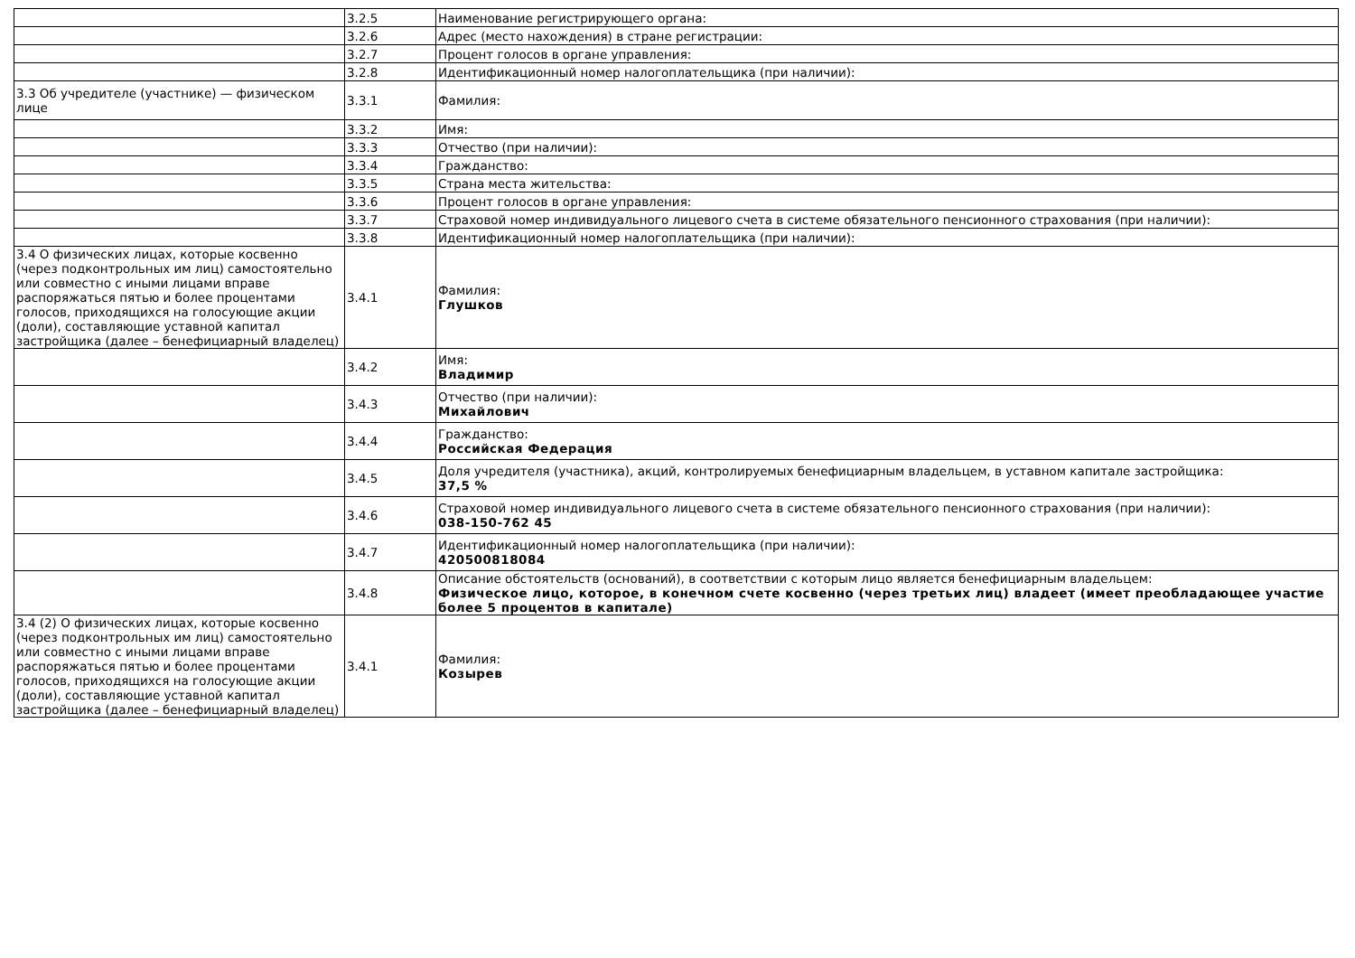| | 3.2.5 | Наименование регистрирующего органа: |
| | 3.2.6 | Адрес (место нахождения) в стране регистрации: |
| | 3.2.7 | Процент голосов в органе управления: |
| | 3.2.8 | Идентификационный номер налогоплательщика (при наличии): |
| 3.3 Об учредителе (участнике) — физическом лице | 3.3.1 | Фамилия: |
| | 3.3.2 | Имя: |
| | 3.3.3 | Отчество (при наличии): |
| | 3.3.4 | Гражданство: |
| | 3.3.5 | Страна места жительства: |
| | 3.3.6 | Процент голосов в органе управления: |
| | 3.3.7 | Страховой номер индивидуального лицевого счета в системе обязательного пенсионного страхования (при наличии): |
| | 3.3.8 | Идентификационный номер налогоплательщика (при наличии): |
| 3.4 О физических лицах, которые косвенно (через подконтрольных им лиц) самостоятельно или совместно с иными лицами вправе распоряжаться пятью и более процентами голосов, приходящихся на голосующие акции (доли), составляющие уставной капитал застройщика (далее – бенефициарный владелец) | 3.4.1 | Фамилия: Глушков |
| | 3.4.2 | Имя: Владимир |
| | 3.4.3 | Отчество (при наличии): Михайлович |
| | 3.4.4 | Гражданство: Российская Федерация |
| | 3.4.5 | Доля учредителя (участника), акций, контролируемых бенефициарным владельцем, в уставном капитале застройщика: 37,5 % |
| | 3.4.6 | Страховой номер индивидуального лицевого счета в системе обязательного пенсионного страхования (при наличии): 038-150-762 45 |
| | 3.4.7 | Идентификационный номер налогоплательщика (при наличии): 420500818084 |
| | 3.4.8 | Описание обстоятельств (оснований), в соответствии с которым лицо является бенефициарным владельцем: Физическое лицо, которое, в конечном счете косвенно (через третьих лиц) владеет (имеет преобладающее участие более 5 процентов в капитале) |
| 3.4 (2) О физических лицах, которые косвенно (через подконтрольных им лиц) самостоятельно или совместно с иными лицами вправе распоряжаться пятью и более процентами голосов, приходящихся на голосующие акции (доли), составляющие уставной капитал застройщика (далее – бенефициарный владелец) | 3.4.1 | Фамилия: Козырев |